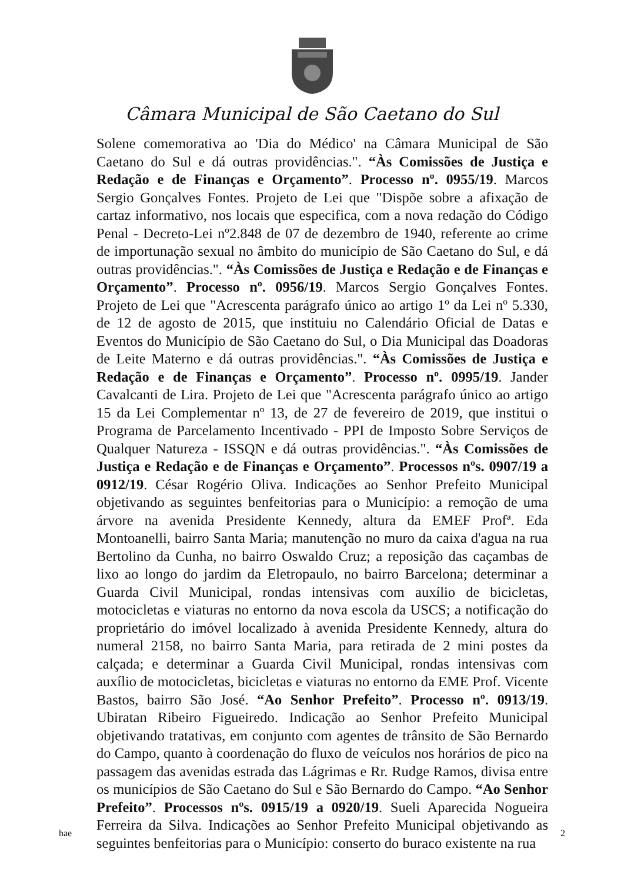Câmara Municipal de São Caetano do Sul
Solene comemorativa ao 'Dia do Médico' na Câmara Municipal de São Caetano do Sul e dá outras providências.". “Às Comissões de Justiça e Redação e de Finanças e Orçamento”. Processo nº. 0955/19. Marcos Sergio Gonçalves Fontes. Projeto de Lei que "Dispõe sobre a afixação de cartaz informativo, nos locais que especifica, com a nova redação do Código Penal - Decreto-Lei nº2.848 de 07 de dezembro de 1940, referente ao crime de importunação sexual no âmbito do município de São Caetano do Sul, e dá outras providências.". “Às Comissões de Justiça e Redação e de Finanças e Orçamento”. Processo nº. 0956/19. Marcos Sergio Gonçalves Fontes. Projeto de Lei que "Acrescenta parágrafo único ao artigo 1º da Lei nº 5.330, de 12 de agosto de 2015, que instituiu no Calendário Oficial de Datas e Eventos do Município de São Caetano do Sul, o Dia Municipal das Doadoras de Leite Materno e dá outras providências.". “Às Comissões de Justiça e Redação e de Finanças e Orçamento”. Processo nº. 0995/19. Jander Cavalcanti de Lira. Projeto de Lei que "Acrescenta parágrafo único ao artigo 15 da Lei Complementar nº 13, de 27 de fevereiro de 2019, que institui o Programa de Parcelamento Incentivado - PPI de Imposto Sobre Serviços de Qualquer Natureza - ISSQN e dá outras providências.". “Às Comissões de Justiça e Redação e de Finanças e Orçamento”. Processos nºs. 0907/19 a 0912/19. César Rogério Oliva. Indicações ao Senhor Prefeito Municipal objetivando as seguintes benfeitorias para o Município: a remoção de uma árvore na avenida Presidente Kennedy, altura da EMEF Profª. Eda Montoanelli, bairro Santa Maria; manutenção no muro da caixa d'agua na rua Bertolino da Cunha, no bairro Oswaldo Cruz; a reposição das caçambas de lixo ao longo do jardim da Eletropaulo, no bairro Barcelona; determinar a Guarda Civil Municipal, rondas intensivas com auxílio de bicicletas, motocicletas e viaturas no entorno da nova escola da USCS; a notificação do proprietário do imóvel localizado à avenida Presidente Kennedy, altura do numeral 2158, no bairro Santa Maria, para retirada de 2 mini postes da calçada; e determinar a Guarda Civil Municipal, rondas intensivas com auxílio de motocicletas, bicicletas e viaturas no entorno da EME Prof. Vicente Bastos, bairro São José. “Ao Senhor Prefeito”. Processo nº. 0913/19. Ubiratan Ribeiro Figueiredo. Indicação ao Senhor Prefeito Municipal objetivando tratativas, em conjunto com agentes de trânsito de São Bernardo do Campo, quanto à coordenação do fluxo de veículos nos horários de pico na passagem das avenidas estrada das Lágrimas e Rr. Rudge Ramos, divisa entre os municípios de São Caetano do Sul e São Bernardo do Campo. “Ao Senhor Prefeito”. Processos nºs. 0915/19 a 0920/19. Sueli Aparecida Nogueira Ferreira da Silva. Indicações ao Senhor Prefeito Municipal objetivando as seguintes benfeitorias para o Município: conserto do buraco existente na rua
hae 2